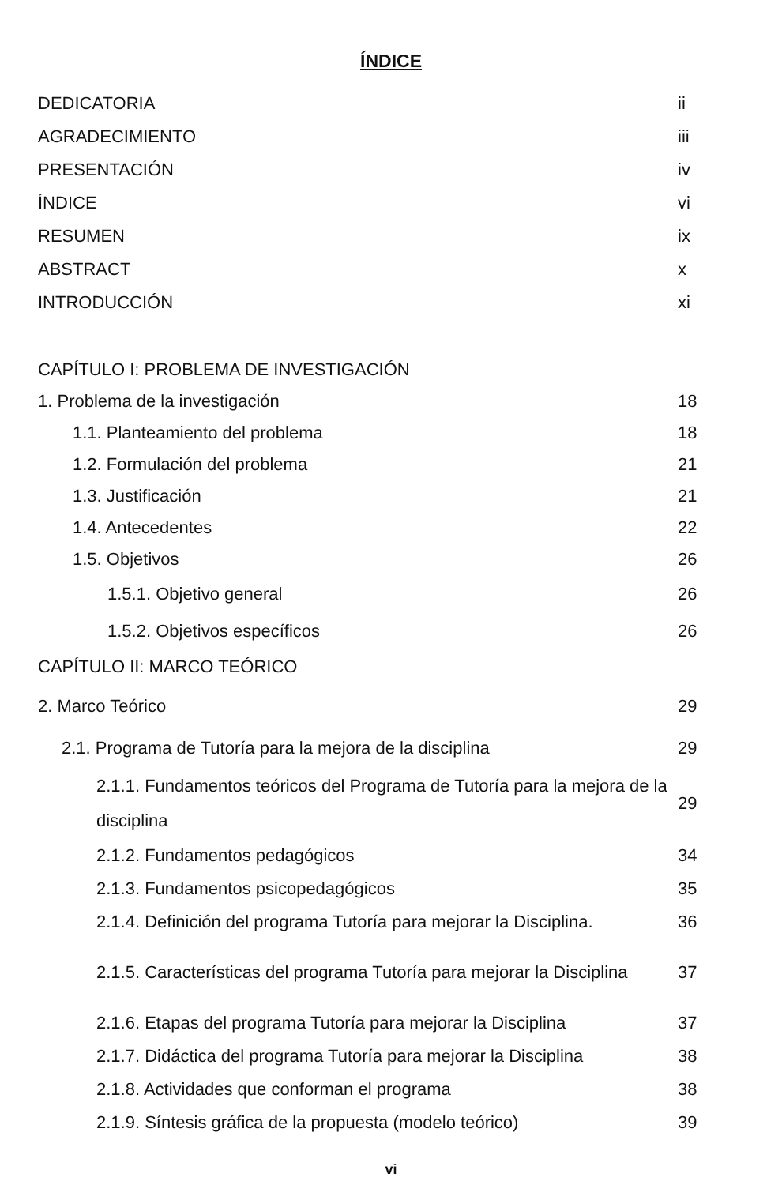ÍNDICE
DEDICATORIA ii
AGRADECIMIENTO iii
PRESENTACIÓN iv
ÍNDICE vi
RESUMEN ix
ABSTRACT x
INTRODUCCIÓN xi
CAPÍTULO I: PROBLEMA DE INVESTIGACIÓN
1. Problema de la investigación 18
1.1. Planteamiento del problema 18
1.2. Formulación del problema 21
1.3. Justificación 21
1.4. Antecedentes 22
1.5. Objetivos 26
1.5.1. Objetivo general 26
1.5.2. Objetivos específicos 26
CAPÍTULO II: MARCO TEÓRICO
2. Marco Teórico 29
2.1. Programa de Tutoría para la mejora de la disciplina 29
2.1.1. Fundamentos teóricos del Programa de Tutoría para la mejora de la disciplina 29
2.1.2. Fundamentos pedagógicos 34
2.1.3. Fundamentos psicopedagógicos 35
2.1.4. Definición del programa Tutoría para mejorar la Disciplina. 36
2.1.5. Características del programa Tutoría para mejorar la Disciplina 37
2.1.6. Etapas del programa Tutoría para mejorar la Disciplina 37
2.1.7. Didáctica del programa Tutoría para mejorar la Disciplina 38
2.1.8. Actividades que conforman el programa 38
2.1.9. Síntesis gráfica de la propuesta (modelo teórico) 39
vi